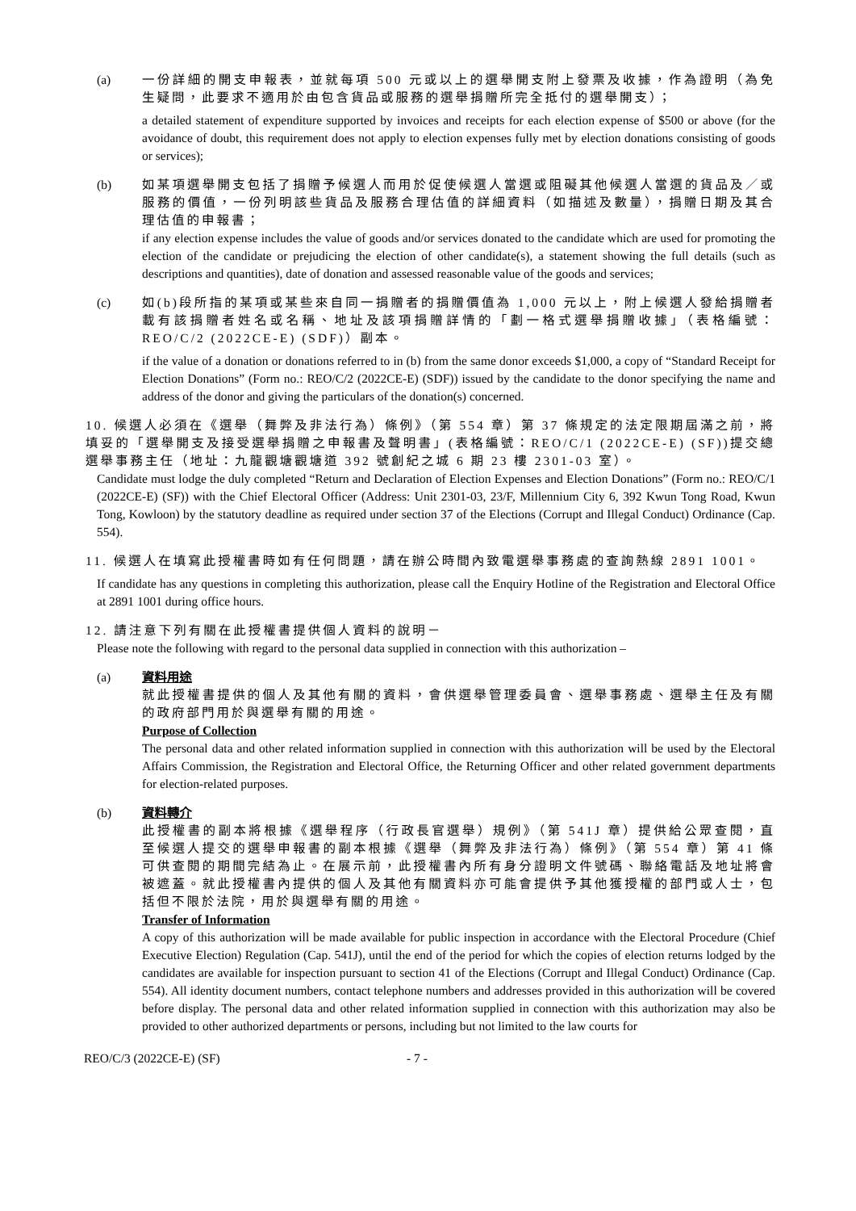(a) 一份詳細的開支申報表，並就每項 500 元或以上的選舉開支附上發票及收據，作為證明（為免生疑問，此要求不適用於由包含貨品或服務的選舉捐贈所完全抵付的選舉開支）；
a detailed statement of expenditure supported by invoices and receipts for each election expense of $500 or above (for the avoidance of doubt, this requirement does not apply to election expenses fully met by election donations consisting of goods or services);
(b) 如某項選舉開支包括了捐贈予候選人而用於促使候選人當選或阻礙其他候選人當選的貨品及／或服務的價值，一份列明該些貨品及服務合理估值的詳細資料（如描述及數量），捐贈日期及其合理估值的申報書；
if any election expense includes the value of goods and/or services donated to the candidate which are used for promoting the election of the candidate or prejudicing the election of other candidate(s), a statement showing the full details (such as descriptions and quantities), date of donation and assessed reasonable value of the goods and services;
(c) 如(b)段所指的某項或某些來自同一捐贈者的捐贈價值為 1,000 元以上，附上候選人發給捐贈者載有該捐贈者姓名或名稱、地址及該項捐贈詳情的「劃一格式選舉捐贈收據」（表格編號：REO/C/2 (2022CE-E) (SDF)）副本。
if the value of a donation or donations referred to in (b) from the same donor exceeds $1,000, a copy of “Standard Receipt for Election Donations” (Form no.: REO/C/2 (2022CE-E) (SDF)) issued by the candidate to the donor specifying the name and address of the donor and giving the particulars of the donation(s) concerned.
10. 候選人必須在《選舉（舞弊及非法行為）條例》（第 554 章）第 37 條規定的法定限期屆滿之前，將填妥的「選舉開支及接受選舉捐贈之申報書及聲明書」(表格編號：REO/C/1 (2022CE-E) (SF))提交總選舉事務主任（地址：九龍觀塘觀塘道 392 號創紀之城 6 期 23 樓 2301-03 室）。
Candidate must lodge the duly completed “Return and Declaration of Election Expenses and Election Donations” (Form no.: REO/C/1 (2022CE-E) (SF)) with the Chief Electoral Officer (Address: Unit 2301-03, 23/F, Millennium City 6, 392 Kwun Tong Road, Kwun Tong, Kowloon) by the statutory deadline as required under section 37 of the Elections (Corrupt and Illegal Conduct) Ordinance (Cap. 554).
11. 候選人在填寫此授權書時如有任何問題，請在辦公時間內致電選舉事務處的查詢熱線 2891 1001。
If candidate has any questions in completing this authorization, please call the Enquiry Hotline of the Registration and Electoral Office at 2891 1001 during office hours.
12. 請注意下列有關在此授權書提供個人資料的說明－
Please note the following with regard to the personal data supplied in connection with this authorization –
(a) 資料用途
就此授權書提供的個人及其他有關的資料，會供選舉管理委員會、選舉事務處、選舉主任及有關的政府部門用於與選舉有關的用途。
Purpose of Collection
The personal data and other related information supplied in connection with this authorization will be used by the Electoral Affairs Commission, the Registration and Electoral Office, the Returning Officer and other related government departments for election-related purposes.
(b) 資料轉介
此授權書的副本將根據《選舉程序（行政長官選舉）規例》（第 541J 章）提供給公眾查閱，直至候選人提交的選舉申報書的副本根據《選舉（舞弊及非法行為）條例》（第 554 章）第 41 條可供查閱的期間完結為止。在展示前，此授權書內所有身分證明文件號碼、聯絡電話及地址將會被遮蓋。就此授權書內提供的個人及其他有關資料亦可能會提供予其他獲授權的部門或人士，包括但不限於法院，用於與選舉有關的用途。
Transfer of Information
A copy of this authorization will be made available for public inspection in accordance with the Electoral Procedure (Chief Executive Election) Regulation (Cap. 541J), until the end of the period for which the copies of election returns lodged by the candidates are available for inspection pursuant to section 41 of the Elections (Corrupt and Illegal Conduct) Ordinance (Cap. 554). All identity document numbers, contact telephone numbers and addresses provided in this authorization will be covered before display. The personal data and other related information supplied in connection with this authorization may also be provided to other authorized departments or persons, including but not limited to the law courts for
REO/C/3 (2022CE-E) (SF) - 7 -